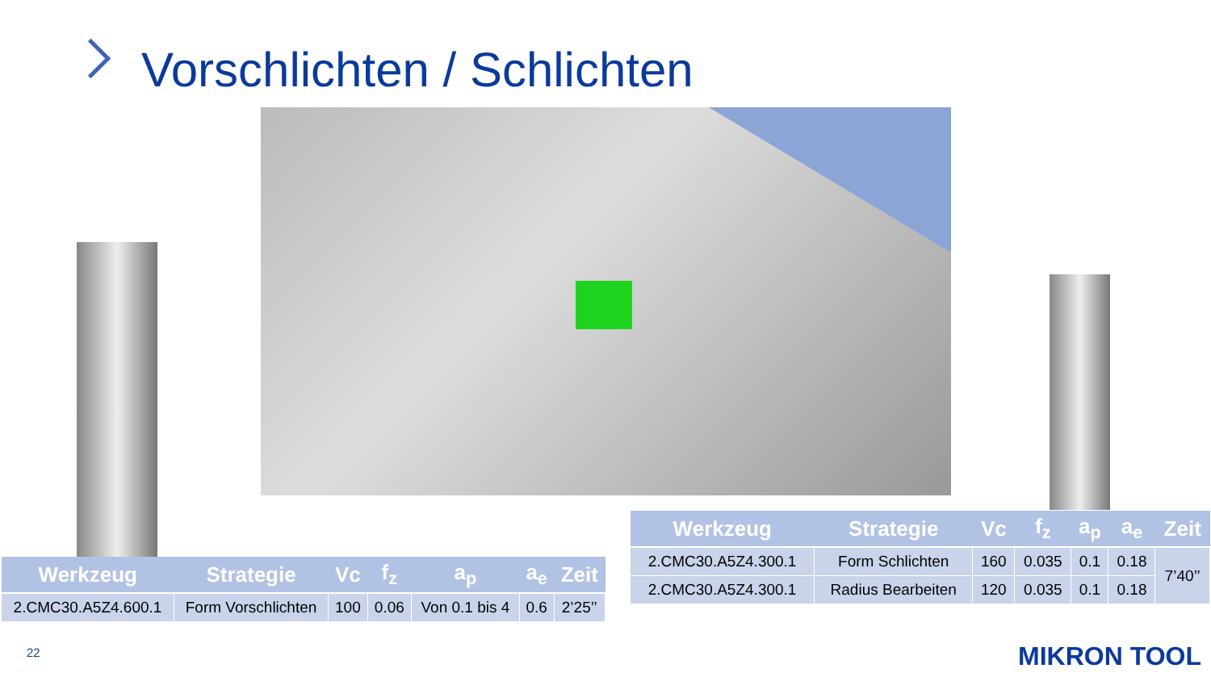Vorschlichten / Schlichten
| Werkzeug | Strategie | Vc | f<sub>z</sub> | a<sub>p</sub> | a<sub>e</sub> | Zeit |
| --- | --- | --- | --- | --- | --- | --- |
| 2.CMC30.A5Z4.600.1 | Form Vorschlichten | 100 | 0.06 | Von 0.1 bis 4 | 0.6 | 2’25’’ |
| Werkzeug | Strategie | Vc | f<sub>z</sub> | a<sub>p</sub> | a<sub>e</sub> | Zeit |
| --- | --- | --- | --- | --- | --- | --- |
| 2.CMC30.A5Z4.300.1 | Form Schlichten | 160 | 0.035 | 0.1 | 0.18 | 7’40’’ |
| 2.CMC30.A5Z4.300.1 | Radius Bearbeiten | 120 | 0.035 | 0.1 | 0.18 | |
22 MIKRON TOOL